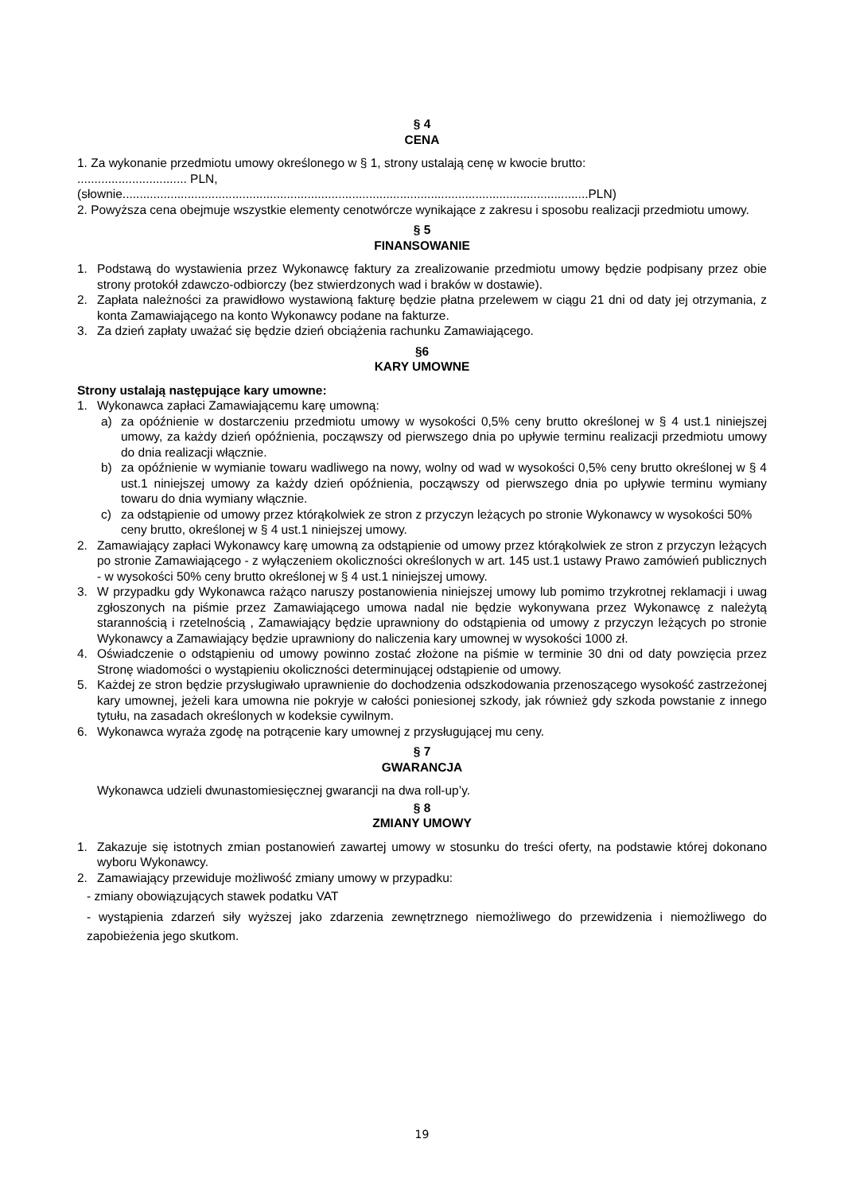§ 4
CENA
1. Za wykonanie przedmiotu umowy określonego w § 1, strony ustalają cenę w kwocie brutto:
................................ PLN,
(słownie........................................................................................................................................PLN)
2. Powyższa cena obejmuje wszystkie elementy cenotwórcze wynikające z zakresu i sposobu realizacji przedmiotu umowy.
§ 5
FINANSOWANIE
1. Podstawą do wystawienia przez Wykonawcę faktury za zrealizowanie przedmiotu umowy będzie podpisany przez obie strony protokół zdawczo-odbiorczy (bez stwierdzonych wad i braków w dostawie).
2. Zapłata należności za prawidłowo wystawioną fakturę będzie płatna przelewem w ciągu 21 dni od daty jej otrzymania, z konta Zamawiającego na konto Wykonawcy podane na fakturze.
3. Za dzień zapłaty uważać się będzie dzień obciążenia rachunku Zamawiającego.
§6
KARY UMOWNE
Strony ustalają następujące kary umowne:
1. Wykonawca zapłaci Zamawiającemu karę umowną:
a) za opóźnienie w dostarczeniu przedmiotu umowy w wysokości 0,5% ceny brutto określonej w § 4 ust.1 niniejszej umowy, za każdy dzień opóźnienia, począwszy od pierwszego dnia po upływie terminu realizacji przedmiotu umowy do dnia realizacji włącznie.
b) za opóźnienie w wymianie towaru wadliwego na nowy, wolny od wad w wysokości 0,5% ceny brutto określonej w § 4 ust.1 niniejszej umowy za każdy dzień opóźnienia, począwszy od pierwszego dnia po upływie terminu wymiany towaru do dnia wymiany włącznie.
c) za odstąpienie od umowy przez którąkolwiek ze stron z przyczyn leżących po stronie Wykonawcy w wysokości 50% ceny brutto, określonej w § 4 ust.1 niniejszej umowy.
2. Zamawiający zapłaci Wykonawcy karę umowną za odstąpienie od umowy przez którąkolwiek ze stron z przyczyn leżących po stronie Zamawiającego - z wyłączeniem okoliczności określonych w art. 145 ust.1 ustawy Prawo zamówień publicznych - w wysokości 50% ceny brutto określonej w § 4 ust.1 niniejszej umowy.
3. W przypadku gdy Wykonawca rażąco naruszy postanowienia niniejszej umowy lub pomimo trzykrotnej reklamacji i uwag zgłoszonych na piśmie przez Zamawiającego umowa nadal nie będzie wykonywana przez Wykonawcę z należytą starannością i rzetelnością , Zamawiający będzie uprawniony do odstąpienia od umowy z przyczyn leżących po stronie Wykonawcy a Zamawiający będzie uprawniony do naliczenia kary umownej w wysokości 1000 zł.
4. Oświadczenie o odstąpieniu od umowy powinno zostać złożone na piśmie w terminie 30 dni od daty powzięcia przez Stronę wiadomości o wystąpieniu okoliczności determinującej odstąpienie od umowy.
5. Każdej ze stron będzie przysługiwało uprawnienie do dochodzenia odszkodowania przenoszącego wysokość zastrzeżonej kary umownej, jeżeli kara umowna nie pokryje w całości poniesionej szkody, jak również gdy szkoda powstanie z innego tytułu, na zasadach określonych w kodeksie cywilnym.
6. Wykonawca wyraża zgodę na potrącenie kary umownej z przysługującej mu ceny.
§ 7
GWARANCJA
Wykonawca udzieli dwunastomiesięcznej gwarancji na dwa roll-up’y.
§ 8
ZMIANY UMOWY
1. Zakazuje się istotnych zmian postanowień zawartej umowy w stosunku do treści oferty, na podstawie której dokonano wyboru Wykonawcy.
2. Zamawiający przewiduje możliwość zmiany umowy w przypadku:
- zmiany obowiązujących stawek podatku VAT
- wystąpienia zdarzeń siły wyższej jako zdarzenia zewnętrznego niemożliwego do przewidzenia i niemożliwego do zapobieżenia jego skutkom.
19